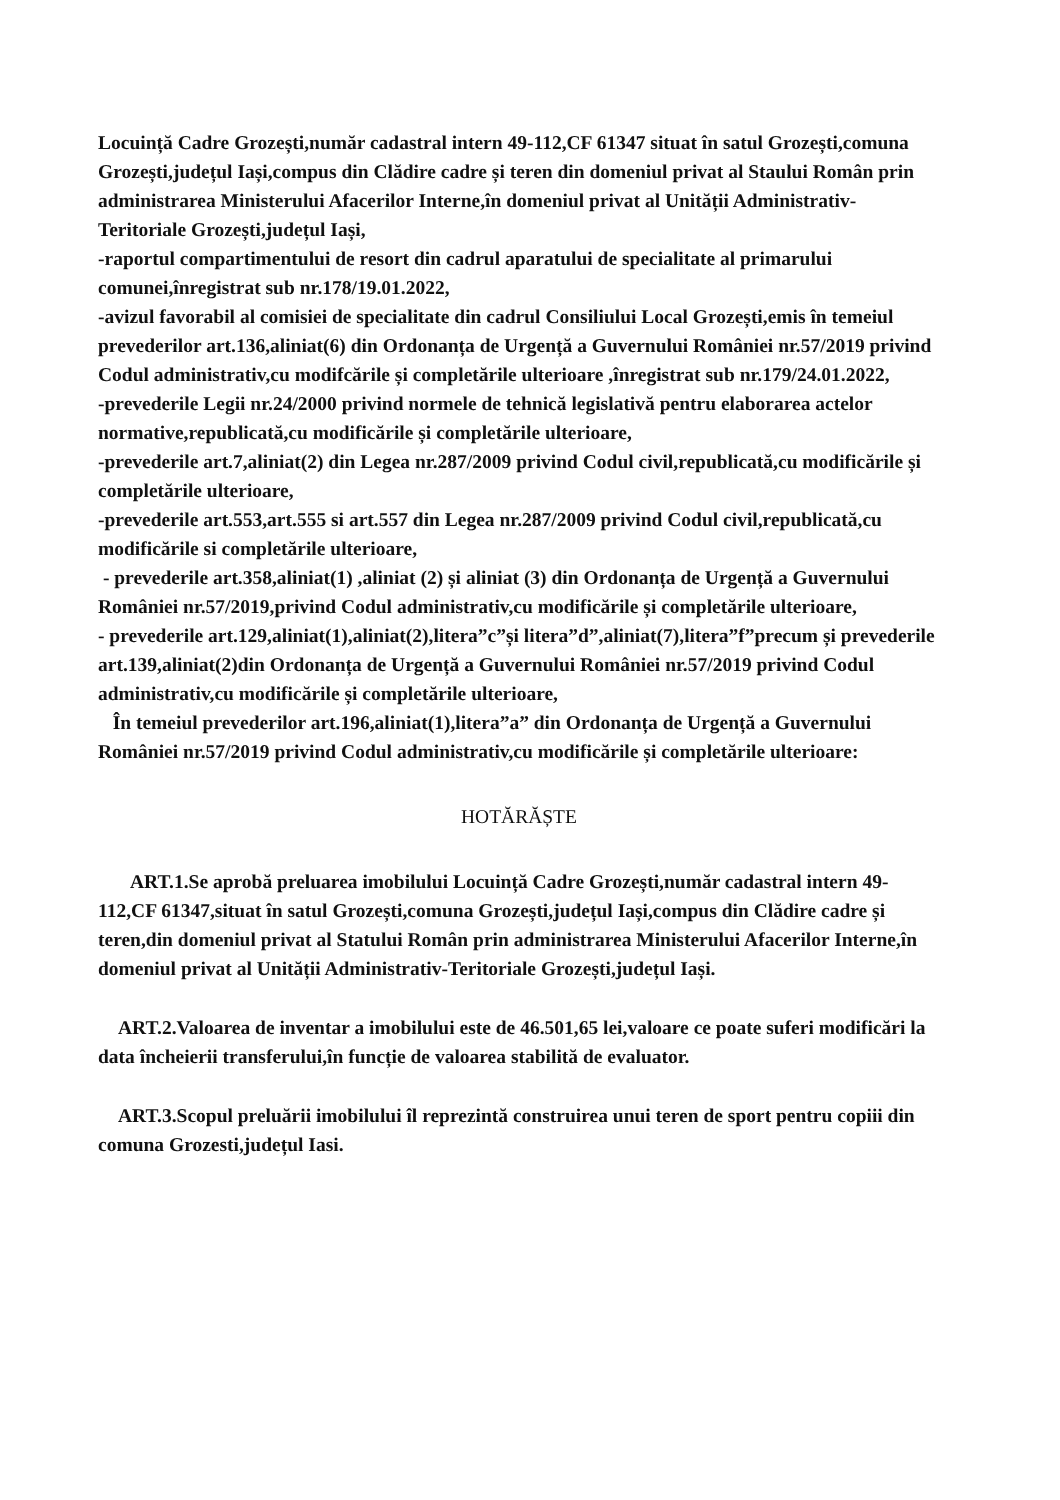Locuință Cadre Grozești,număr cadastral intern 49-112,CF 61347 situat în satul Grozești,comuna Grozești,județul Iași,compus din Clădire cadre și teren din domeniul privat al Staului Român prin administrarea Ministerului Afacerilor Interne,în domeniul privat al Unității Administrativ-Teritoriale Grozești,județul Iași,
-raportul compartimentului de resort din cadrul aparatului de specialitate al primarului comunei,înregistrat sub nr.178/19.01.2022,
-avizul favorabil al comisiei de specialitate din cadrul Consiliului Local Grozești,emis în temeiul prevederilor art.136,aliniat(6) din Ordonanța de Urgență a Guvernului României nr.57/2019 privind Codul administrativ,cu modifcările și completările ulterioare ,înregistrat sub nr.179/24.01.2022,
-prevederile Legii nr.24/2000 privind normele de tehnică legislativă pentru elaborarea actelor normative,republicată,cu modificările și completările ulterioare,
-prevederile art.7,aliniat(2) din Legea nr.287/2009 privind Codul civil,republicată,cu modificările și completările ulterioare,
-prevederile art.553,art.555 si art.557 din Legea nr.287/2009 privind Codul civil,republicată,cu modificările si completările ulterioare,
- prevederile art.358,aliniat(1) ,aliniat (2) și aliniat (3) din Ordonanța de Urgență a Guvernului României nr.57/2019,privind Codul administrativ,cu modificările și completările ulterioare,
- prevederile art.129,aliniat(1),aliniat(2),litera”c”și litera”d”,aliniat(7),litera”f”precum și prevederile art.139,aliniat(2)din Ordonanța de Urgență a Guvernului României nr.57/2019 privind Codul administrativ,cu modificările și completările ulterioare,
În temeiul prevederilor art.196,aliniat(1),litera”a” din Ordonanța de Urgență a Guvernului României nr.57/2019 privind Codul administrativ,cu modificările și completările ulterioare:
HOTĂRĂȘTE
ART.1.Se aprobă preluarea imobilului Locuință Cadre Grozești,număr cadastral intern 49-112,CF 61347,situat în satul Grozești,comuna Grozești,județul Iași,compus din Clădire cadre și teren,din domeniul privat al Statului Român prin administrarea Ministerului Afacerilor Interne,în domeniul privat al Unității Administrativ-Teritoriale Grozești,județul Iași.
ART.2.Valoarea de inventar a imobilului este de 46.501,65 lei,valoare ce poate suferi modificări la data încheierii transferului,în funcție de valoarea stabilită de evaluator.
ART.3.Scopul preluării imobilului îl reprezintă construirea unui teren de sport pentru copiii din comuna Grozesti,județul Iasi.